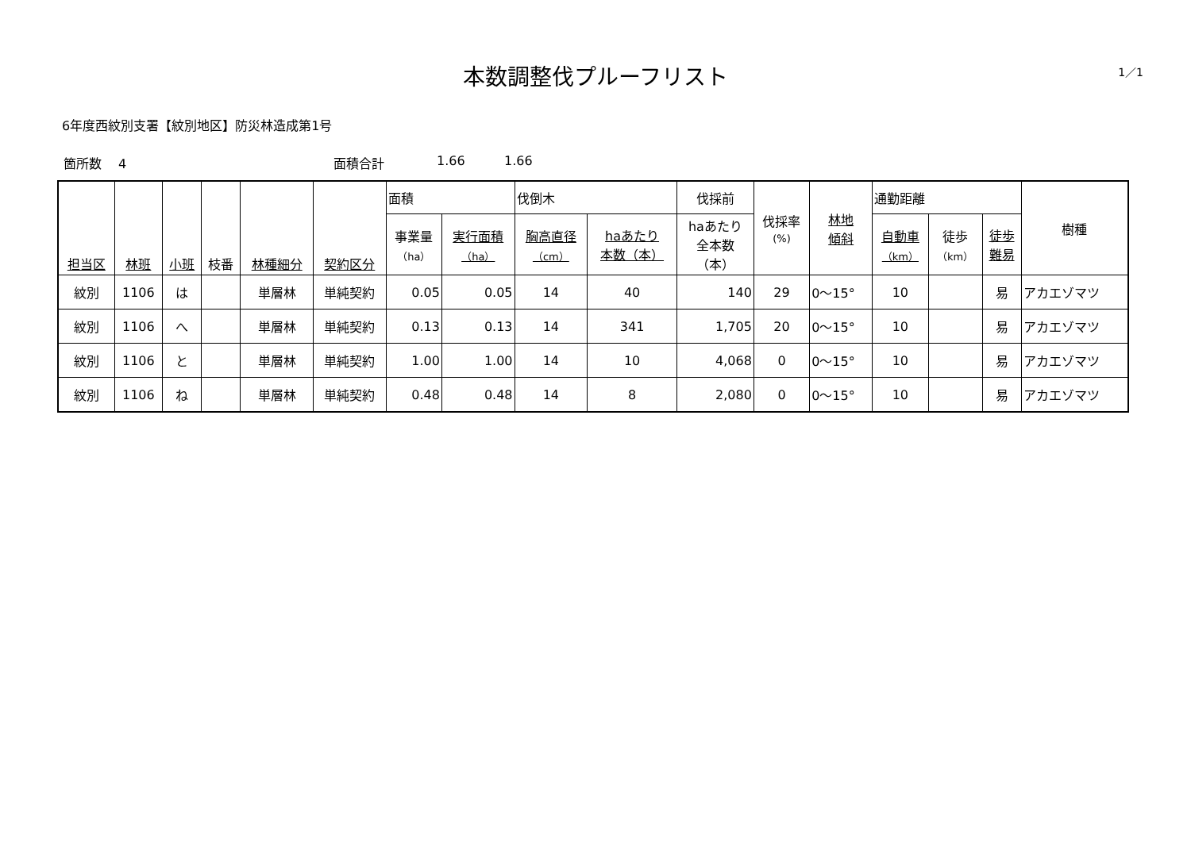本数調整伐プルーフリスト
1／1
6年度西紋別支署【紋別地区】防災林造成第1号
箇所数　 4 面積合計 1.66 1.66
| 担当区 | 林班 | 小班 | 枝番 | 林種細分 | 契約区分 | 面積 | | 伐倒木 | | 伐採前 | 伐採率 (%) | 林地 傾斜 | 通勤距離 | | | 樹種 |
| --- | --- | --- | --- | --- | --- | --- | --- | --- | --- | --- | --- | --- | --- | --- | --- | --- |
| | | | | | | 事業量 （ha） | 実行面積 （ha） | 胸高直径 （cm） | haあたり 本数（本） | haあたり 全本数 （本） | | | 自動車 （km） | 徒歩 （km） | 徒歩 難易 | |
| 紋別 | 1106 | は | | 単層林 | 単純契約 | 0.05 | 0.05 | 14 | 40 | 140 | 29 | 0～15° | 10 | | 易 | アカエゾマツ |
| 紋別 | 1106 | へ | | 単層林 | 単純契約 | 0.13 | 0.13 | 14 | 341 | 1,705 | 20 | 0～15° | 10 | | 易 | アカエゾマツ |
| 紋別 | 1106 | と | | 単層林 | 単純契約 | 1.00 | 1.00 | 14 | 10 | 4,068 | 0 | 0～15° | 10 | | 易 | アカエゾマツ |
| 紋別 | 1106 | ね | | 単層林 | 単純契約 | 0.48 | 0.48 | 14 | 8 | 2,080 | 0 | 0～15° | 10 | | 易 | アカエゾマツ |